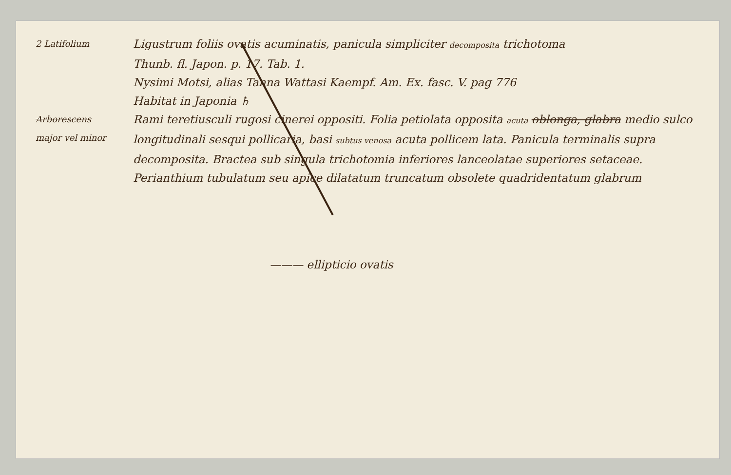2 Latifolium
Ligustrum foliis ovatis acuminatis, panicula simpliciter decomposita trichotoma
Thunb. fl. Japon. p. 17. Tab. 1.
Nysimi Motsi, alias Tanna Wattasi Kaempf. Am. Ex. fasc. V. pag 776
Habitat in Japonia ♄
Arborescens
major vel minor
Rami teretiusculi rugosi cinerei oppositi. Folia petiolata opposita acuta oblonga, glabra medio sulco longitudinali sesqui pollicaria, basi subtus venosa acuta pollicem lata. Panicula terminalis supra decomposita. Bractea sub singula trichotomia inferiores lanceolatae superiores setaceae. Perianthium tubulatum seu apice dilatatum truncatum obsolete quadridentatum glabrum
——— ellipticio ovatis